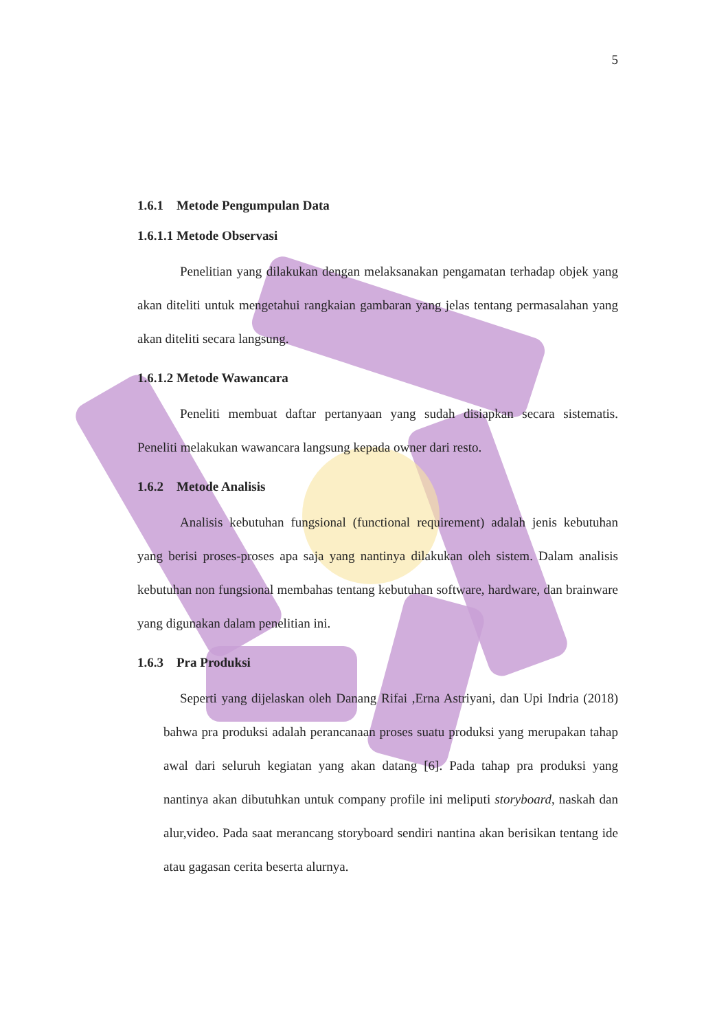5
1.6.1 Metode Pengumpulan Data
1.6.1.1 Metode Observasi
Penelitian yang dilakukan dengan melaksanakan pengamatan terhadap objek yang akan diteliti untuk mengetahui rangkaian gambaran yang jelas tentang permasalahan yang akan diteliti secara langsung.
1.6.1.2 Metode Wawancara
Peneliti membuat daftar pertanyaan yang sudah disiapkan secara sistematis. Peneliti melakukan wawancara langsung kepada owner dari resto.
1.6.2 Metode Analisis
Analisis kebutuhan fungsional (functional requirement) adalah jenis kebutuhan yang berisi proses-proses apa saja yang nantinya dilakukan oleh sistem. Dalam analisis kebutuhan non fungsional membahas tentang kebutuhan software, hardware, dan brainware yang digunakan dalam penelitian ini.
1.6.3 Pra Produksi
Seperti yang dijelaskan oleh Danang Rifai ,Erna Astriyani, dan Upi Indria (2018) bahwa pra produksi adalah perancanaan proses suatu produksi yang merupakan tahap awal dari seluruh kegiatan yang akan datang [6]. Pada tahap pra produksi yang nantinya akan dibutuhkan untuk company profile ini meliputi storyboard, naskah dan alur,video. Pada saat merancang storyboard sendiri nantina akan berisikan tentang ide atau gagasan cerita beserta alurnya.